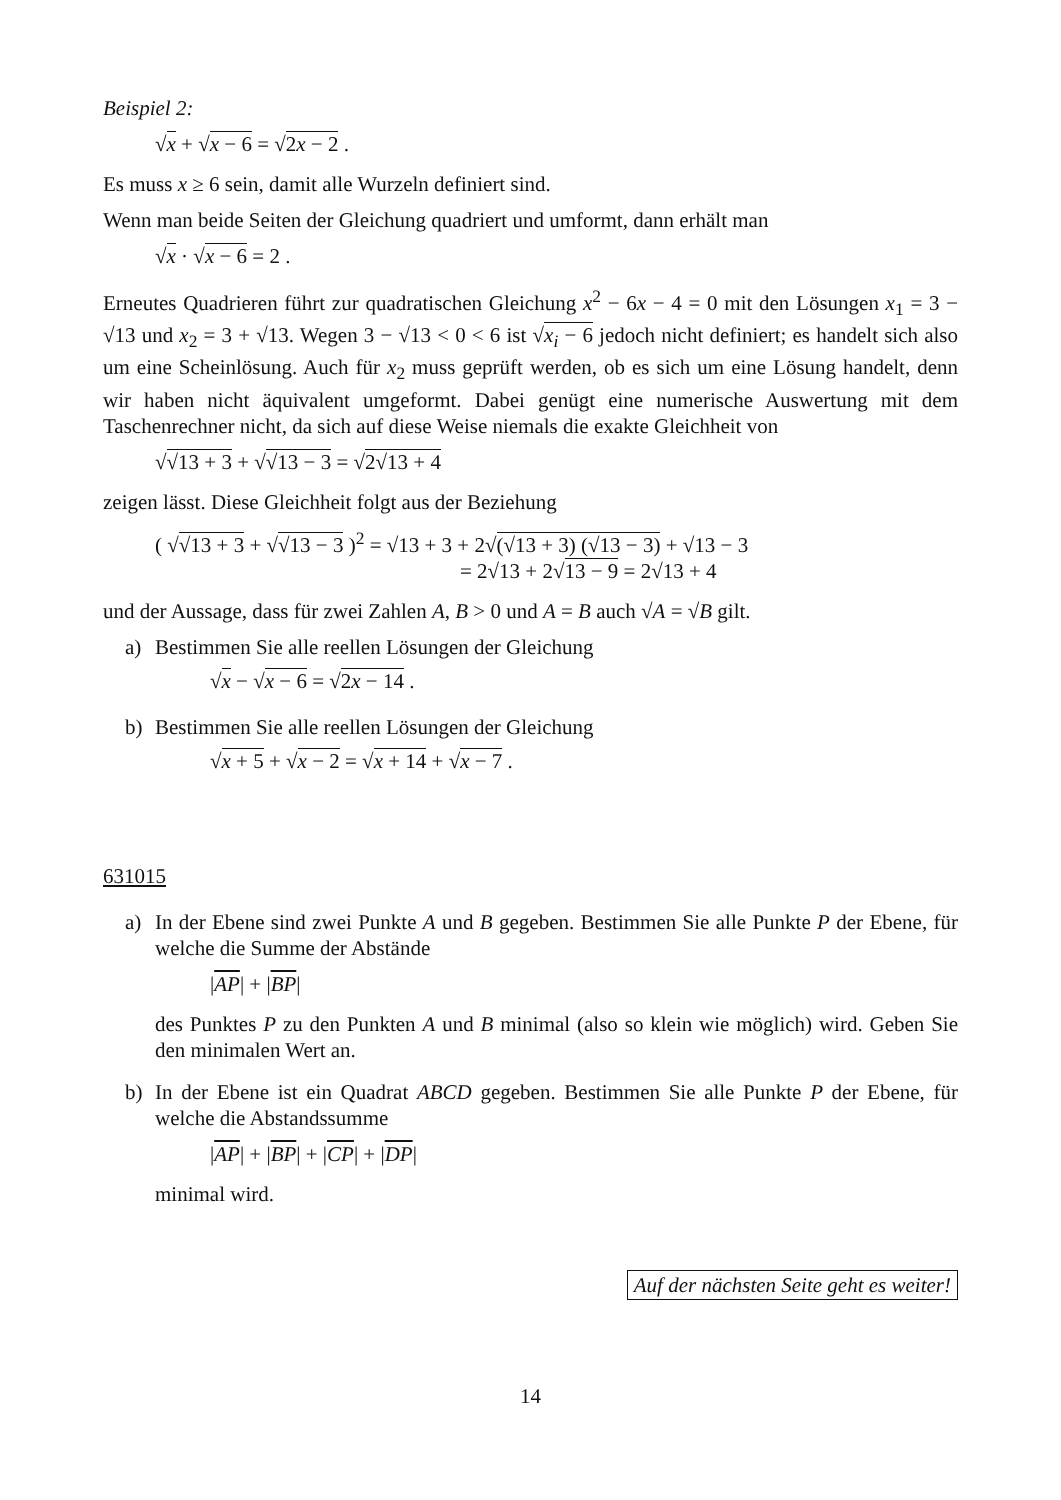Beispiel 2:
√x + √x − 6 = √2x − 2 .
Es muss x ≥ 6 sein, damit alle Wurzeln definiert sind.
Wenn man beide Seiten der Gleichung quadriert und umformt, dann erhält man
√x · √x − 6 = 2 .
Erneutes Quadrieren führt zur quadratischen Gleichung x<sup>2</sup> − 6x − 4 = 0 mit den Lösungen x<sub>1</sub> = 3 − √13 und x<sub>2</sub> = 3 + √13. Wegen 3 − √13 < 0 < 6 ist √x<sub>i</sub> − 6 jedoch nicht definiert; es handelt sich also um eine Scheinlösung. Auch für x<sub>2</sub> muss geprüft werden, ob es sich um eine Lösung handelt, denn wir haben nicht äquivalent umgeformt. Dabei genügt eine numerische Auswertung mit dem Taschenrechner nicht, da sich auf diese Weise niemals die exakte Gleichheit von
√√13 + 3 + √√13 − 3 = √2√13 + 4
zeigen lässt. Diese Gleichheit folgt aus der Beziehung
( √√13 + 3 + √√13 − 3 )<sup>2</sup> = √13 + 3 + 2√(√13 + 3) (√13 − 3) + √13 − 3
= 2√13 + 2√13 − 9 = 2√13 + 4
und der Aussage, dass für zwei Zahlen A, B > 0 und A = B auch √A = √B gilt.
a) Bestimmen Sie alle reellen Lösungen der Gleichung
√x − √x − 6 = √2x − 14 .
b) Bestimmen Sie alle reellen Lösungen der Gleichung
√x + 5 + √x − 2 = √x + 14 + √x − 7 .
631015
a) In der Ebene sind zwei Punkte A und B gegeben. Bestimmen Sie alle Punkte P der Ebene, für welche die Summe der Abstände
|AP| + |BP|
des Punktes P zu den Punkten A und B minimal (also so klein wie möglich) wird. Geben Sie den minimalen Wert an.
b) In der Ebene ist ein Quadrat ABCD gegeben. Bestimmen Sie alle Punkte P der Ebene, für welche die Abstandssumme
|AP| + |BP| + |CP| + |DP|
minimal wird.
Auf der nächsten Seite geht es weiter!
14